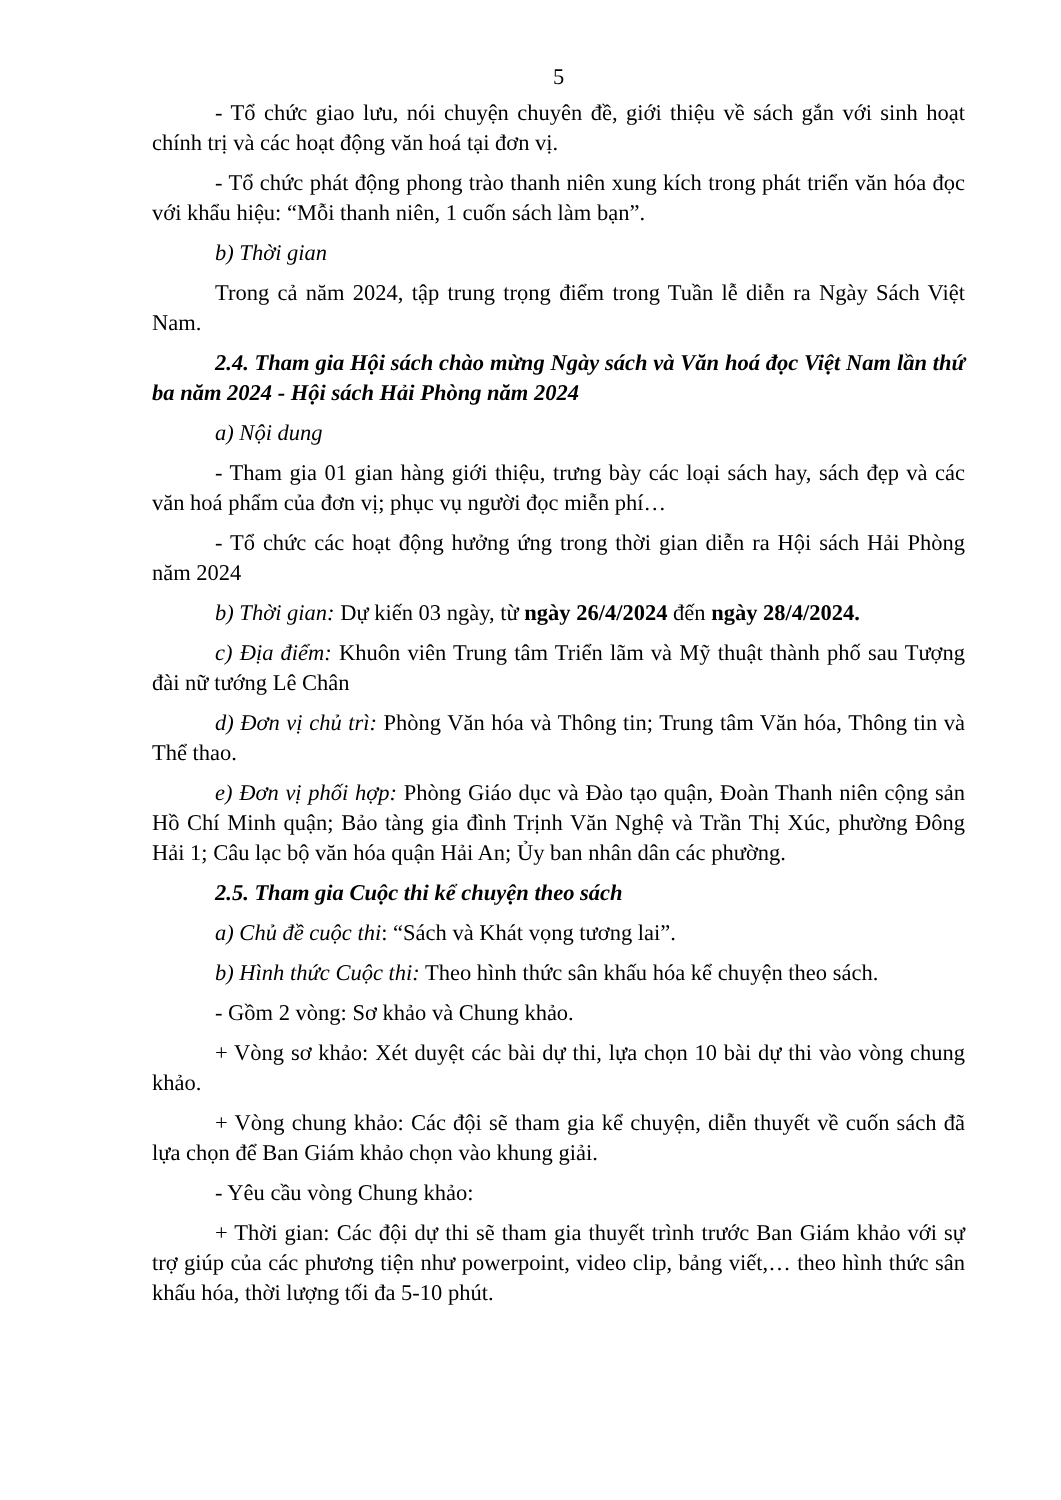5
- Tổ chức giao lưu, nói chuyện chuyên đề, giới thiệu về sách gắn với sinh hoạt chính trị và các hoạt động văn hoá tại đơn vị.
- Tổ chức phát động phong trào thanh niên xung kích trong phát triển văn hóa đọc với khẩu hiệu: “Mỗi thanh niên, 1 cuốn sách làm bạn”.
b) Thời gian
Trong cả năm 2024, tập trung trọng điểm trong Tuần lễ diễn ra Ngày Sách Việt Nam.
2.4. Tham gia Hội sách chào mừng Ngày sách và Văn hoá đọc Việt Nam lần thứ ba năm 2024 - Hội sách Hải Phòng năm 2024
a) Nội dung
- Tham gia 01 gian hàng giới thiệu, trưng bày các loại sách hay, sách đẹp và các văn hoá phẩm của đơn vị; phục vụ người đọc miễn phí…
- Tổ chức các hoạt động hưởng ứng trong thời gian diễn ra Hội sách Hải Phòng năm 2024
b) Thời gian: Dự kiến 03 ngày, từ ngày 26/4/2024 đến ngày 28/4/2024.
c) Địa điểm: Khuôn viên Trung tâm Triển lãm và Mỹ thuật thành phố sau Tượng đài nữ tướng Lê Chân
d) Đơn vị chủ trì: Phòng Văn hóa và Thông tin; Trung tâm Văn hóa, Thông tin và Thể thao.
e) Đơn vị phối hợp: Phòng Giáo dục và Đào tạo quận, Đoàn Thanh niên cộng sản Hồ Chí Minh quận; Bảo tàng gia đình Trịnh Văn Nghệ và Trần Thị Xúc, phường Đông Hải 1; Câu lạc bộ văn hóa quận Hải An; Ủy ban nhân dân các phường.
2.5. Tham gia Cuộc thi kể chuyện theo sách
a) Chủ đề cuộc thi: “Sách và Khát vọng tương lai”.
b) Hình thức Cuộc thi: Theo hình thức sân khấu hóa kể chuyện theo sách.
- Gồm 2 vòng: Sơ khảo và Chung khảo.
+ Vòng sơ khảo: Xét duyệt các bài dự thi, lựa chọn 10 bài dự thi vào vòng chung khảo.
+ Vòng chung khảo: Các đội sẽ tham gia kể chuyện, diễn thuyết về cuốn sách đã lựa chọn để Ban Giám khảo chọn vào khung giải.
- Yêu cầu vòng Chung khảo:
+ Thời gian: Các đội dự thi sẽ tham gia thuyết trình trước Ban Giám khảo với sự trợ giúp của các phương tiện như powerpoint, video clip, bảng viết,… theo hình thức sân khấu hóa, thời lượng tối đa 5-10 phút.